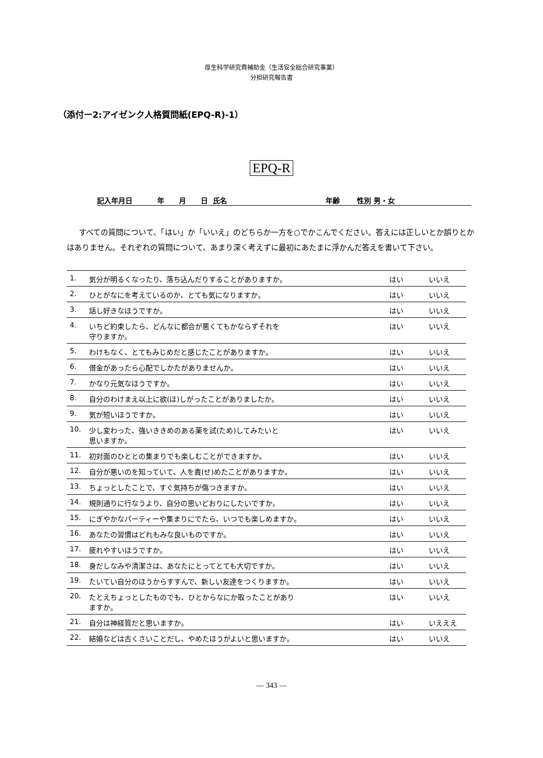厚生科学研究費補助金（生活安全総合研究事業）
分担研究報告書
（添付ー2:アイゼンク人格質問紙(EPQ-R)-1）
EPQ-R
記入年月日 年 月 日 氏名 年齢 性別 男・女
すべての質問について、「はい」か「いいえ」のどちらか一方を○でかこんでください。答えには正しいとか誤りとかはありません。それぞれの質問について、あまり深く考えずに最初にあたまに浮かんだ答えを書いて下さい。
| 1. | 気分が明るくなったり、落ち込んだりすることがありますか。 | はい | いいえ |
| 2. | ひとがなにを考えているのか、とても気になりますか。 | はい | いいえ |
| 3. | 話し好きなほうですか。 | はい | いいえ |
| 4. | いちど約束したら、どんなに都合が悪くてもかならずそれを 守りますか。 | はい | いいえ |
| 5. | わけもなく、とてもみじめだと感じたことがありますか。 | はい | いいえ |
| 6. | 借金があったら心配でしかたがありませんか。 | はい | いいえ |
| 7. | かなり元気なほうですか。 | はい | いいえ |
| 8. | 自分のわけまえ以上に欲(ほ)しがったことがありましたか。 | はい | いいえ |
| 9. | 気が短いほうですか。 | はい | いいえ |
| 10. | 少し変わった、強いききめのある薬を試(ため)してみたいと 思いますか。 | はい | いいえ |
| 11. | 初対面のひととの集まりでも楽しむことができますか。 | はい | いいえ |
| 12. | 自分が悪いのを知っていて、人を責(せ)めたことがありますか。 | はい | いいえ |
| 13. | ちょっとしたことで、すぐ気持ちが傷つきますか。 | はい | いいえ |
| 14. | 規則通りに行なうより、自分の思いどおりにしたいですか。 | はい | いいえ |
| 15. | にぎやかなパーティーや集まりにでたら、いつでも楽しめますか。 | はい | いいえ |
| 16. | あなたの習慣はどれもみな良いものですか。 | はい | いいえ |
| 17. | 疲れやすいほうですか。 | はい | いいえ |
| 18. | 身だしなみや清潔さは、あなたにとってとても大切ですか。 | はい | いいえ |
| 19. | たいてい自分のほうからすすんで、新しい友達をつくりますか。 | はい | いいえ |
| 20. | たとえちょっとしたものでも、ひとからなにか取ったことがあり ますか。 | はい | いいえ |
| 21. | 自分は神経質だと思いますか。 | はい | いえええ |
| 22. | 結婚などは古くさいことだし、やめたほうがよいと思いますか。 | はい | いいえ |
— 343 —